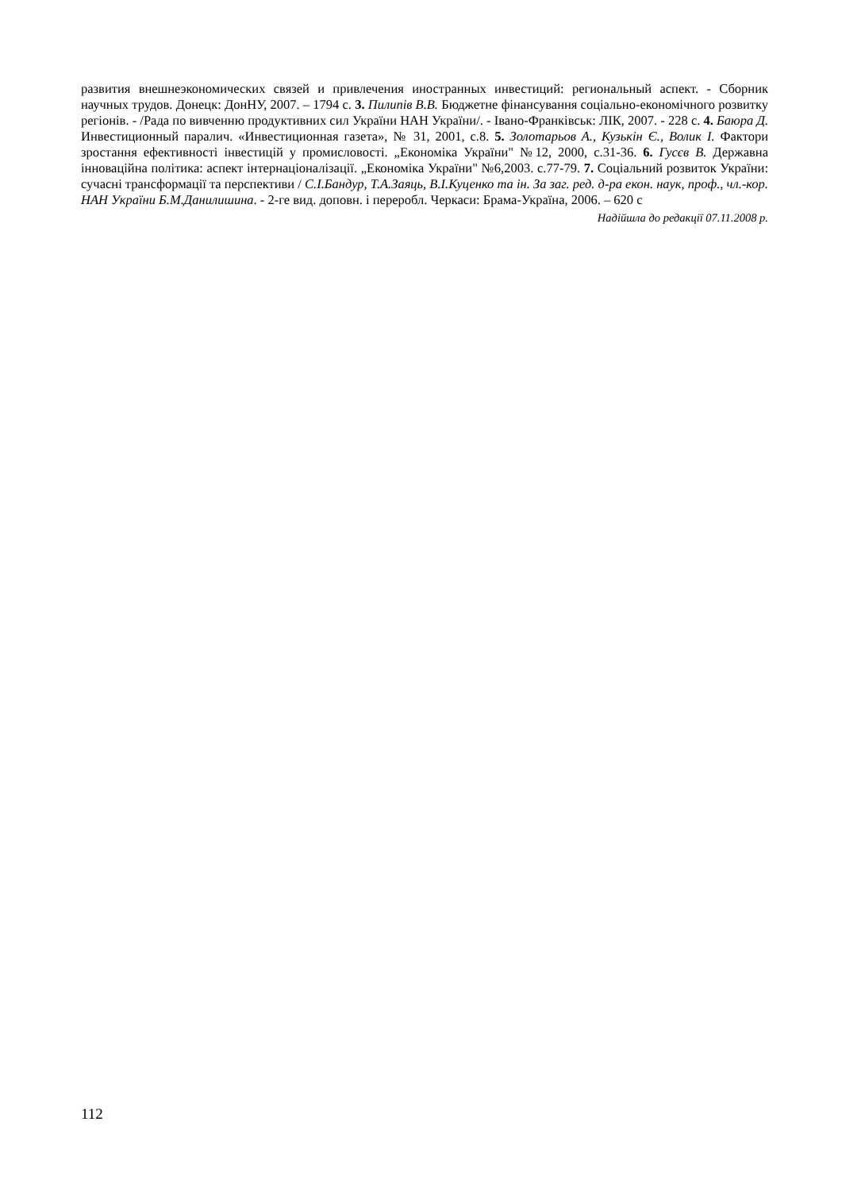развития внешнеэкономических связей и привлечения иностранных инвестиций: региональный аспект. - Сборник научных трудов. Донецк: ДонНУ, 2007. – 1794 с. 3. Пилипів В.В. Бюджетне фінансування соціально-економічного розвитку регіонів. - /Рада по вивченню продуктивних сил України НАН України/. - Івано-Франківськ: ЛІК, 2007. - 228 с. 4. Баюра Д. Инвестиционный паралич. «Инвестиционная газета», № 31, 2001, с.8. 5. Золотарьов А., Кузькін Є., Волик І. Фактори зростання ефективності інвестицій у промисловості. „Економіка України" №12, 2000, с.31-36. 6. Гусєв В. Державна інноваційна політика: аспект інтернаціоналізації. „Економіка України" №6,2003. с.77-79. 7. Соціальний розвиток України: сучасні трансформації та перспективи / С.І.Бандур, Т.А.Заяць, В.І.Куценко та ін. За заг. ред. д-ра екон. наук, проф., чл.-кор. НАН України Б.М.Данилишина. - 2-ге вид. доповн. і переробл. Черкаси: Брама-Україна, 2006. – 620 с
Надійшла до редакції 07.11.2008 р.
112